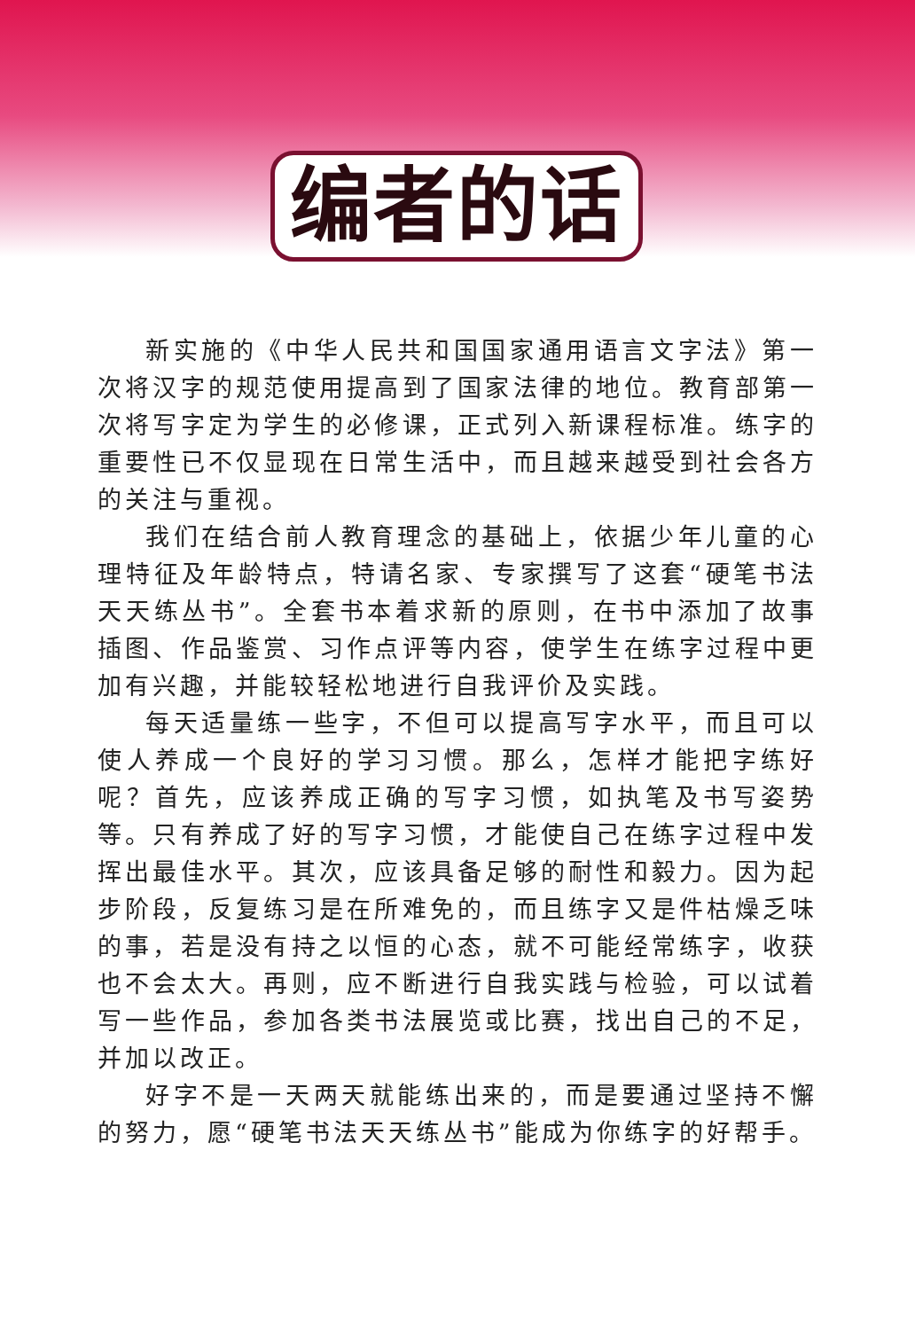编者的话
新实施的《中华人民共和国国家通用语言文字法》第一次将汉字的规范使用提高到了国家法律的地位。教育部第一次将写字定为学生的必修课，正式列入新课程标准。练字的重要性已不仅显现在日常生活中，而且越来越受到社会各方的关注与重视。
我们在结合前人教育理念的基础上，依据少年儿童的心理特征及年龄特点，特请名家、专家撰写了这套“硬笔书法天天练丛书”。全套书本着求新的原则，在书中添加了故事插图、作品鉴赏、习作点评等内容，使学生在练字过程中更加有兴趣，并能较轻松地进行自我评价及实践。
每天适量练一些字，不但可以提高写字水平，而且可以使人养成一个良好的学习习惯。那么，怎样才能把字练好呢？首先，应该养成正确的写字习惯，如执笔及书写姿势等。只有养成了好的写字习惯，才能使自己在练字过程中发挥出最佳水平。其次，应该具备足够的耐性和毅力。因为起步阶段，反复练习是在所难免的，而且练字又是件枯燥乏味的事，若是没有持之以恒的心态，就不可能经常练字，收获也不会太大。再则，应不断进行自我实践与检验，可以试着写一些作品，参加各类书法展览或比赛，找出自己的不足，并加以改正。
好字不是一天两天就能练出来的，而是要通过坚持不懈的努力，愿“硬笔书法天天练丛书”能成为你练字的好帮手。